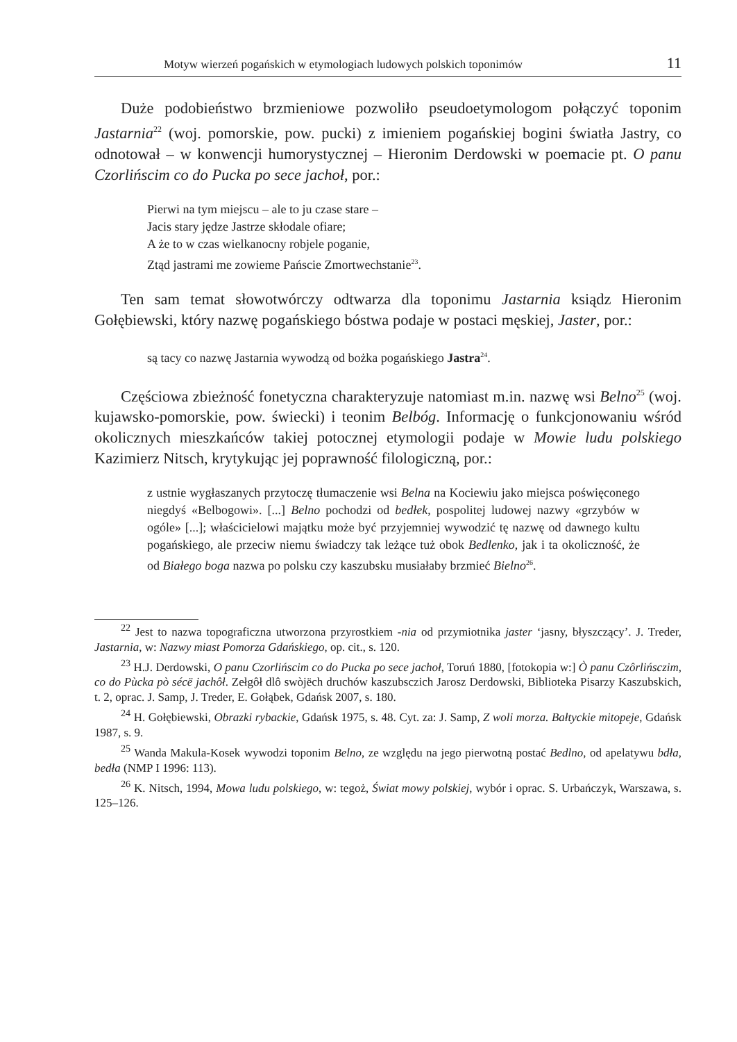Motyw wierzeń pogańskich w etymologiach ludowych polskich toponimów 11
Duże podobieństwo brzmieniowe pozwoliło pseudoetymologom połączyć toponim Jastarnia<sup>22</sup> (woj. pomorskie, pow. pucki) z imieniem pogańskiej bogini światła Jastry, co odnotował – w konwencji humorystycznej – Hieronim Derdowski w poemacie pt. O panu Czorlińscim co do Pucka po sece jachoł, por.:
Pierwi na tym miejscu – ale to ju czase stare –
Jacis stary jędze Jastrze skłodale ofiare;
A że to w czas wielkanocny robjele poganie,
Ztąd jastrami me zowieme Pańscie Zmortwechstanie<sup>23</sup>.
Ten sam temat słowotwórczy odtwarza dla toponimu Jastarnia ksiądz Hieronim Gołębiewski, który nazwę pogańskiego bóstwa podaje w postaci męskiej, Jaster, por.:
są tacy co nazwę Jastarnia wywodzą od bożka pogańskiego Jastra<sup>24</sup>.
Częściowa zbieżność fonetyczna charakteryzuje natomiast m.in. nazwę wsi Belno<sup>25</sup> (woj. kujawsko-pomorskie, pow. świecki) i teonim Belbóg. Informację o funkcjonowaniu wśród okolicznych mieszkańców takiej potocznej etymologii podaje w Mowie ludu polskiego Kazimierz Nitsch, krytykując jej poprawność filologiczną, por.:
z ustnie wygłaszanych przytoczę tłumaczenie wsi Belna na Kociewiu jako miejsca poświęconego niegdyś «Belbogowi». [...] Belno pochodzi od bedłek, pospolitej ludowej nazwy «grzybów w ogóle» [...]; właścicielowi majątku może być przyjemniej wywodzić tę nazwę od dawnego kultu pogańskiego, ale przeciw niemu świadczy tak leżące tuż obok Bedlenko, jak i ta okoliczność, że od Białego boga nazwa po polsku czy kaszubsku musiałaby brzmieć Bielno<sup>26</sup>.
<sup>22</sup> Jest to nazwa topograficzna utworzona przyrostkiem -nia od przymiotnika jaster ‘jasny, błyszczący’. J. Treder, Jastarnia, w: Nazwy miast Pomorza Gdańskiego, op. cit., s. 120.
<sup>23</sup> H.J. Derdowski, O panu Czorlińscim co do Pucka po sece jachoł, Toruń 1880, [fotokopia w:] Ò panu Czôrlińsczim, co do Pùcka pò sécë jachôł. Zełgôł dlô swòjëch druchów kaszubsczich Jarosz Derdowski, Biblioteka Pisarzy Kaszubskich, t. 2, oprac. J. Samp, J. Treder, E. Gołąbek, Gdańsk 2007, s. 180.
<sup>24</sup> H. Gołębiewski, Obrazki rybackie, Gdańsk 1975, s. 48. Cyt. za: J. Samp, Z woli morza. Bałtyckie mitopeje, Gdańsk 1987, s. 9.
<sup>25</sup> Wanda Makula-Kosek wywodzi toponim Belno, ze względu na jego pierwotną postać Bedlno, od apelatywu bdła, bedła (NMP I 1996: 113).
<sup>26</sup> K. Nitsch, 1994, Mowa ludu polskiego, w: tegoż, Świat mowy polskiej, wybór i oprac. S. Urbańczyk, Warszawa, s. 125–126.